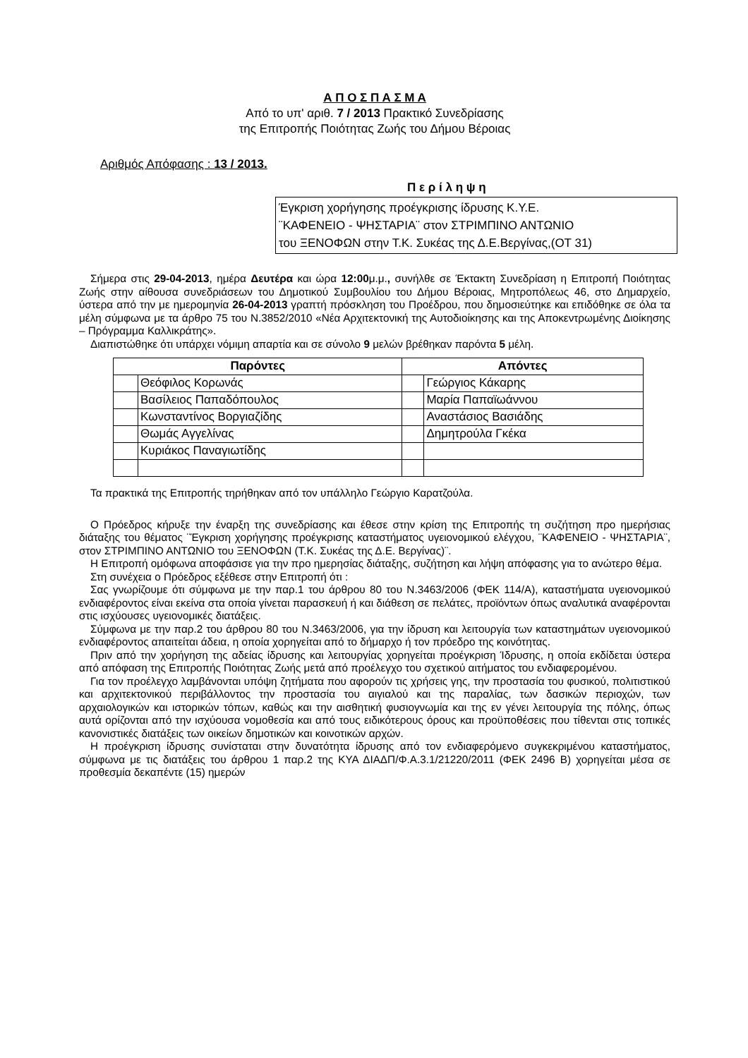Α Π Ο Σ Π Α Σ Μ Α
Από το υπ' αριθ. 7 / 2013 Πρακτικό Συνεδρίασης
της Επιτροπής Ποιότητας Ζωής του Δήμου Βέροιας
Αριθμός Απόφασης : 13 / 2013.
Π ε ρ ί λ η ψ η
Έγκριση χορήγησης προέγκρισης ίδρυσης Κ.Υ.Ε.
¨ΚΑΦΕΝΕΙΟ - ΨΗΣΤΑΡΙΑ¨ στον ΣΤΡΙΜΠΙΝΟ ΑΝΤΩΝΙΟ
του ΞΕΝΟΦΩΝ στην Τ.Κ. Συκέας της Δ.Ε.Βεργίνας,(ΟΤ 31)
Σήμερα στις 29-04-2013, ημέρα Δευτέρα και ώρα 12:00μ.μ., συνήλθε σε Έκτακτη Συνεδρίαση η Επιτροπή Ποιότητας Ζωής στην αίθουσα συνεδριάσεων του Δημοτικού Συμβουλίου του Δήμου Βέροιας, Μητροπόλεως 46, στο Δημαρχείο, ύστερα από την με ημερομηνία 26-04-2013 γραπτή πρόσκληση του Προέδρου, που δημοσιεύτηκε και επιδόθηκε σε όλα τα μέλη σύμφωνα με τα άρθρο 75 του Ν.3852/2010 «Νέα Αρχιτεκτονική της Αυτοδιοίκησης και της Αποκεντρωμένης Διοίκησης – Πρόγραμμα Καλλικράτης».
Διαπιστώθηκε ότι υπάρχει νόμιμη απαρτία και σε σύνολο 9 μελών βρέθηκαν παρόντα 5 μέλη.
| Παρόντες | | Απόντες | |
| --- | --- | --- | --- |
| | Θεόφιλος Κορωνάς | | Γεώργιος Κάκαρης |
| | Βασίλειος Παπαδόπουλος | | Μαρία Παπαϊωάννου |
| | Κωνσταντίνος Βοργιαζίδης | | Αναστάσιος Βασιάδης |
| | Θωμάς Αγγελίνας | | Δημητρούλα Γκέκα |
| | Κυριάκος Παναγιωτίδης | | |
Τα πρακτικά της Επιτροπής τηρήθηκαν από τον υπάλληλο Γεώργιο Καρατζούλα.
Ο Πρόεδρος κήρυξε την έναρξη της συνεδρίασης και έθεσε στην κρίση της Επιτροπής τη συζήτηση προ ημερήσιας διάταξης του θέματος ¨Έγκριση χορήγησης προέγκρισης καταστήματος υγειονομικού ελέγχου, ¨ΚΑΦΕΝΕΙΟ - ΨΗΣΤΑΡΙΑ¨, στον ΣΤΡΙΜΠΙΝΟ ΑΝΤΩΝΙΟ του ΞΕΝΟΦΩΝ (Τ.Κ. Συκέας της Δ.Ε. Βεργίνας)¨.
Η Επιτροπή ομόφωνα αποφάσισε για την προ ημερησίας διάταξης, συζήτηση και λήψη απόφασης για το ανώτερο θέμα.
Στη συνέχεια ο Πρόεδρος εξέθεσε στην Επιτροπή ότι :
Σας γνωρίζουμε ότι σύμφωνα με την παρ.1 του άρθρου 80 του Ν.3463/2006 (ΦΕΚ 114/Α), καταστήματα υγειονομικού ενδιαφέροντος είναι εκείνα στα οποία γίνεται παρασκευή ή και διάθεση σε πελάτες, προϊόντων όπως αναλυτικά αναφέρονται στις ισχύουσες υγειονομικές διατάξεις.
Σύμφωνα με την παρ.2 του άρθρου 80 του Ν.3463/2006, για την ίδρυση και λειτουργία των καταστημάτων υγειονομικού ενδιαφέροντος απαιτείται άδεια, η οποία χορηγείται από το δήμαρχο ή τον πρόεδρο της κοινότητας.
Πριν από την χορήγηση της αδείας ίδρυσης και λειτουργίας χορηγείται προέγκριση Ίδρυσης, η οποία εκδίδεται ύστερα από απόφαση της Επιτροπής Ποιότητας Ζωής μετά από προέλεγχο του σχετικού αιτήματος του ενδιαφερομένου.
Για τον προέλεγχο λαμβάνονται υπόψη ζητήματα που αφορούν τις χρήσεις γης, την προστασία του φυσικού, πολιτιστικού και αρχιτεκτονικού περιβάλλοντος την προστασία του αιγιαλού και της παραλίας, των δασικών περιοχών, των αρχαιολογικών και ιστορικών τόπων, καθώς και την αισθητική φυσιογνωμία και της εν γένει λειτουργία της πόλης, όπως αυτά ορίζονται από την ισχύουσα νομοθεσία και από τους ειδικότερους όρους και προϋποθέσεις που τίθενται στις τοπικές κανονιστικές διατάξεις των οικείων δημοτικών και κοινοτικών αρχών.
Η προέγκριση ίδρυσης συνίσταται στην δυνατότητα ίδρυσης από τον ενδιαφερόμενο συγκεκριμένου καταστήματος, σύμφωνα με τις διατάξεις του άρθρου 1 παρ.2 της ΚΥΑ ΔΙΑΔΠ/Φ.Α.3.1/21220/2011 (ΦΕΚ 2496 Β) χορηγείται μέσα σε προθεσμία δεκαπέντε (15) ημερών